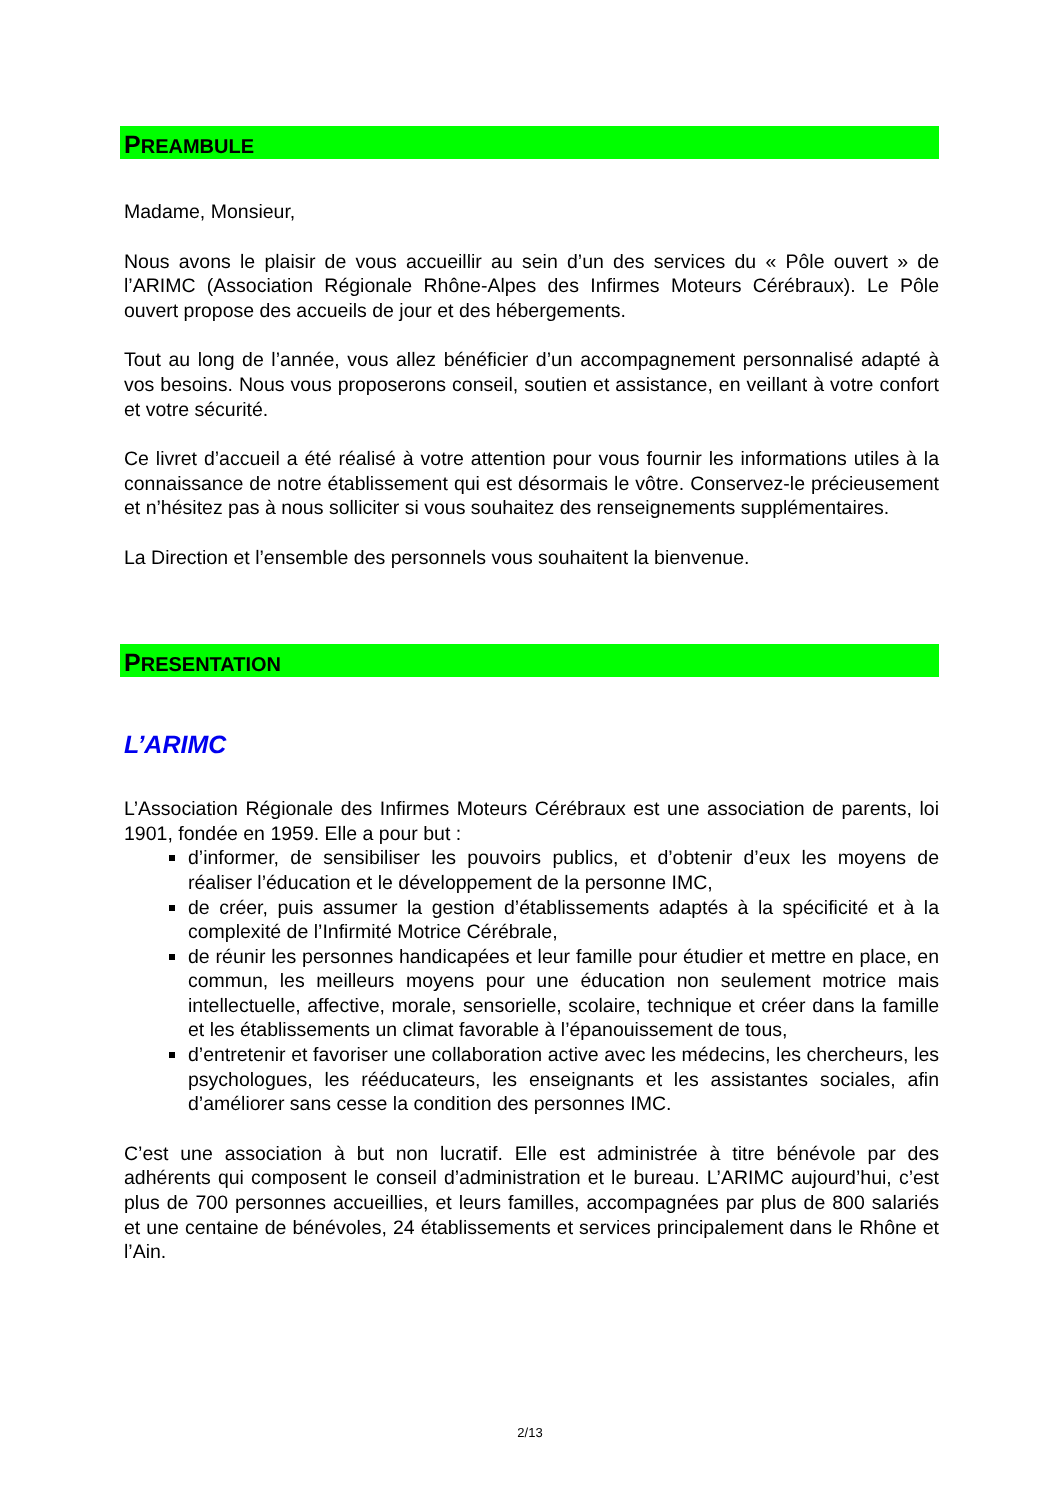PREAMBULE
Madame, Monsieur,
Nous avons le plaisir de vous accueillir au sein d’un des services du « Pôle ouvert » de l’ARIMC (Association Régionale Rhône-Alpes des Infirmes Moteurs Cérébraux). Le Pôle ouvert propose des accueils de jour et des hébergements.
Tout au long de l’année, vous allez bénéficier d’un accompagnement personnalisé adapté à vos besoins. Nous vous proposerons conseil, soutien et assistance, en veillant à votre confort et votre sécurité.
Ce livret d’accueil a été réalisé à votre attention pour vous fournir les informations utiles à la connaissance de notre établissement qui est désormais le vôtre. Conservez-le précieusement et n’hésitez pas à nous solliciter si vous souhaitez des renseignements supplémentaires.
La Direction et l’ensemble des personnels vous souhaitent la bienvenue.
PRESENTATION
L’ARIMC
L’Association Régionale des Infirmes Moteurs Cérébraux est une association de parents, loi 1901, fondée en 1959. Elle a pour but :
d’informer, de sensibiliser les pouvoirs publics, et d’obtenir d’eux les moyens de réaliser l’éducation et le développement de la personne IMC,
de créer, puis assumer la gestion d’établissements adaptés à la spécificité et à la complexité de l’Infirmité Motrice Cérébrale,
de réunir les personnes handicapées et leur famille pour étudier et mettre en place, en commun, les meilleurs moyens pour une éducation non seulement motrice mais intellectuelle, affective, morale, sensorielle, scolaire, technique et créer dans la famille et les établissements un climat favorable à l’épanouissement de tous,
d’entretenir et favoriser une collaboration active avec les médecins, les chercheurs, les psychologues, les rééducateurs, les enseignants et les assistantes sociales, afin d’améliorer sans cesse la condition des personnes IMC.
C’est une association à but non lucratif. Elle est administrée à titre bénévole par des adhérents qui composent le conseil d’administration et le bureau. L’ARIMC aujourd’hui, c’est plus de 700 personnes accueillies, et leurs familles, accompagnées par plus de 800 salariés et une centaine de bénévoles, 24 établissements et services principalement dans le Rhône et l’Ain.
2/13